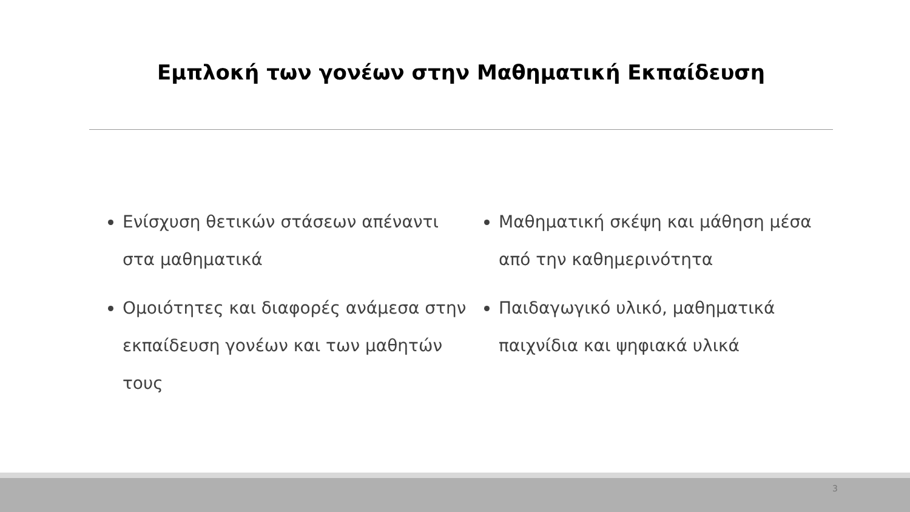Εμπλοκή των γονέων στην Μαθηματική Εκπαίδευση
Ενίσχυση θετικών στάσεων απέναντι στα μαθηματικά
Ομοιότητες και διαφορές ανάμεσα στην εκπαίδευση γονέων και των μαθητών τους
Μαθηματική σκέψη και μάθηση μέσα από την καθημερινότητα
Παιδαγωγικό υλικό, μαθηματικά παιχνίδια και ψηφιακά υλικά
3